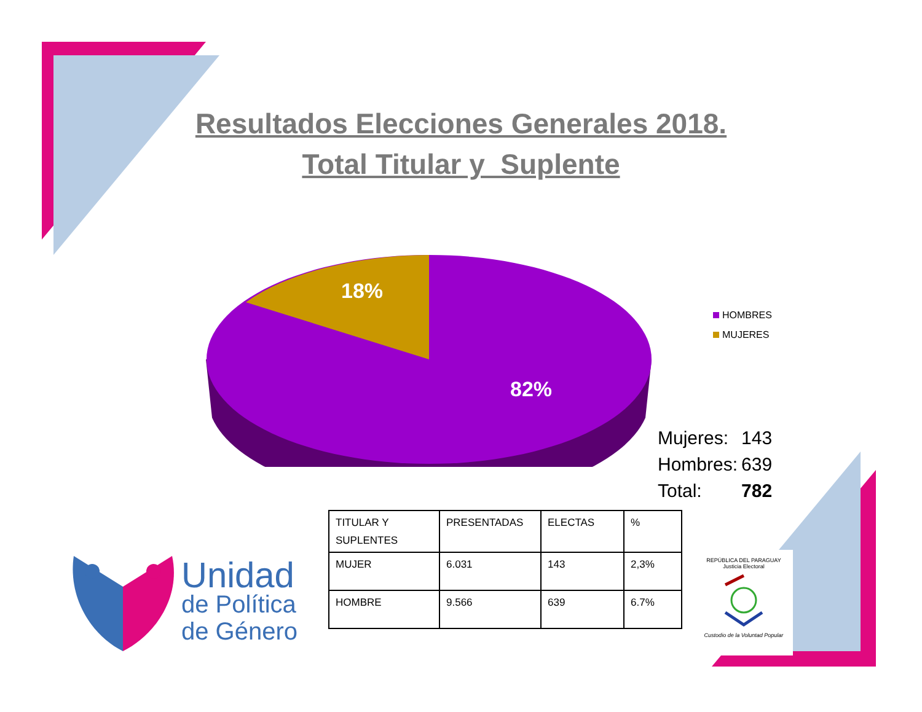Resultados Elecciones Generales 2018.
Total Titular y Suplente
18%
82%
HOMBRES
MUJERES
| Mujeres: | 143 |
| Hombres: | 639 |
| Total: | 782 |
| TITULAR Y SUPLENTES | PRESENTADAS | ELECTAS | % |
| --- | --- | --- | --- |
| MUJER | 6.031 | 143 | 2,3% |
| HOMBRE | 9.566 | 639 | 6.7% |
Unidad
de Política
de Género
REPÚBLICA DEL PARAGUAY
Justicia Electoral
Custodio de la Voluntad Popular